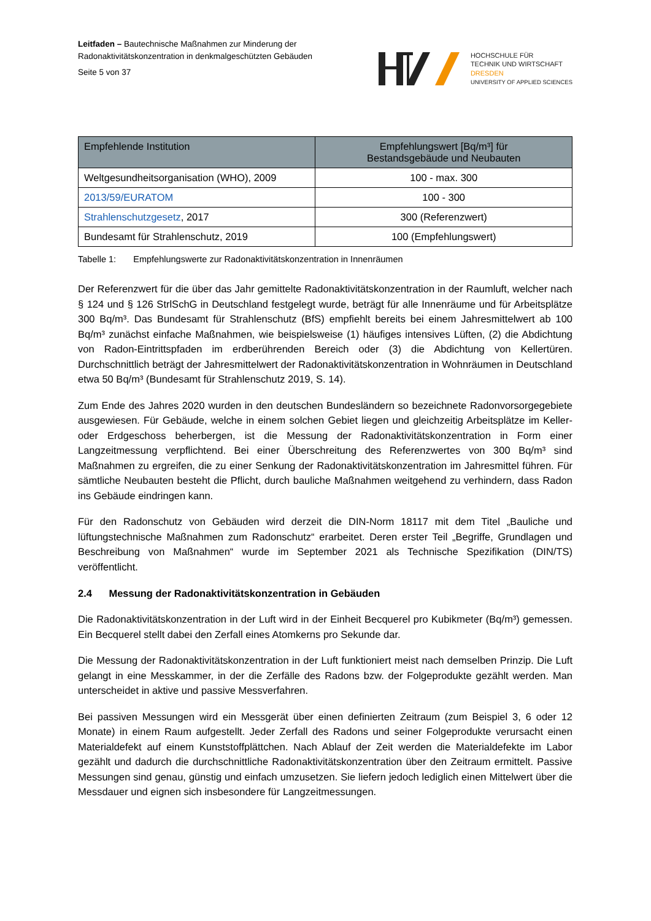Leitfaden – Bautechnische Maßnahmen zur Minderung der
Radonaktivitätskonzentration in denkmalgeschützten Gebäuden
Seite 5 von 37
HOCHSCHULE FÜR
TECHNIK UND WIRTSCHAFT
DRESDEN
UNIVERSITY OF APPLIED SCIENCES
| Empfehlende Institution | Empfehlungswert [Bq/m³] für Bestandsgebäude und Neubauten |
| --- | --- |
| Weltgesundheitsorganisation (WHO), 2009 | 100 - max. 300 |
| 2013/59/EURATOM | 100 - 300 |
| Strahlenschutzgesetz , 2017 | 300 (Referenzwert) |
| Bundesamt für Strahlenschutz, 2019 | 100 (Empfehlungswert) |
Tabelle 1: Empfehlungswerte zur Radonaktivitätskonzentration in Innenräumen
Der Referenzwert für die über das Jahr gemittelte Radonaktivitätskonzentration in der Raumluft, welcher nach § 124 und § 126 StrlSchG in Deutschland festgelegt wurde, beträgt für alle Innenräume und für Arbeitsplätze 300 Bq/m³. Das Bundesamt für Strahlenschutz (BfS) empfiehlt bereits bei einem Jahresmittelwert ab 100 Bq/m³ zunächst einfache Maßnahmen, wie beispielsweise (1) häufiges intensives Lüften, (2) die Abdichtung von Radon-Eintrittspfaden im erdberührenden Bereich oder (3) die Abdichtung von Kellertüren. Durchschnittlich beträgt der Jahresmittelwert der Radonaktivitätskonzentration in Wohnräumen in Deutschland etwa 50 Bq/m³ (Bundesamt für Strahlenschutz 2019, S. 14).
Zum Ende des Jahres 2020 wurden in den deutschen Bundesländern so bezeichnete Radonvorsorgegebiete ausgewiesen. Für Gebäude, welche in einem solchen Gebiet liegen und gleichzeitig Arbeitsplätze im Keller- oder Erdgeschoss beherbergen, ist die Messung der Radonaktivitätskonzentration in Form einer Langzeitmessung verpflichtend. Bei einer Überschreitung des Referenzwertes von 300 Bq/m³ sind Maßnahmen zu ergreifen, die zu einer Senkung der Radonaktivitätskonzentration im Jahresmittel führen. Für sämtliche Neubauten besteht die Pflicht, durch bauliche Maßnahmen weitgehend zu verhindern, dass Radon ins Gebäude eindringen kann.
Für den Radonschutz von Gebäuden wird derzeit die DIN-Norm 18117 mit dem Titel „Bauliche und lüftungstechnische Maßnahmen zum Radonschutz“ erarbeitet. Deren erster Teil „Begriffe, Grundlagen und Beschreibung von Maßnahmen“ wurde im September 2021 als Technische Spezifikation (DIN/TS) veröffentlicht.
2.4 Messung der Radonaktivitätskonzentration in Gebäuden
Die Radonaktivitätskonzentration in der Luft wird in der Einheit Becquerel pro Kubikmeter (Bq/m³) gemessen. Ein Becquerel stellt dabei den Zerfall eines Atomkerns pro Sekunde dar.
Die Messung der Radonaktivitätskonzentration in der Luft funktioniert meist nach demselben Prinzip. Die Luft gelangt in eine Messkammer, in der die Zerfälle des Radons bzw. der Folgeprodukte gezählt werden. Man unterscheidet in aktive und passive Messverfahren.
Bei passiven Messungen wird ein Messgerät über einen definierten Zeitraum (zum Beispiel 3, 6 oder 12 Monate) in einem Raum aufgestellt. Jeder Zerfall des Radons und seiner Folgeprodukte verursacht einen Materialdefekt auf einem Kunststoffplättchen. Nach Ablauf der Zeit werden die Materialdefekte im Labor gezählt und dadurch die durchschnittliche Radonaktivitätskonzentration über den Zeitraum ermittelt. Passive Messungen sind genau, günstig und einfach umzusetzen. Sie liefern jedoch lediglich einen Mittelwert über die Messdauer und eignen sich insbesondere für Langzeitmessungen.